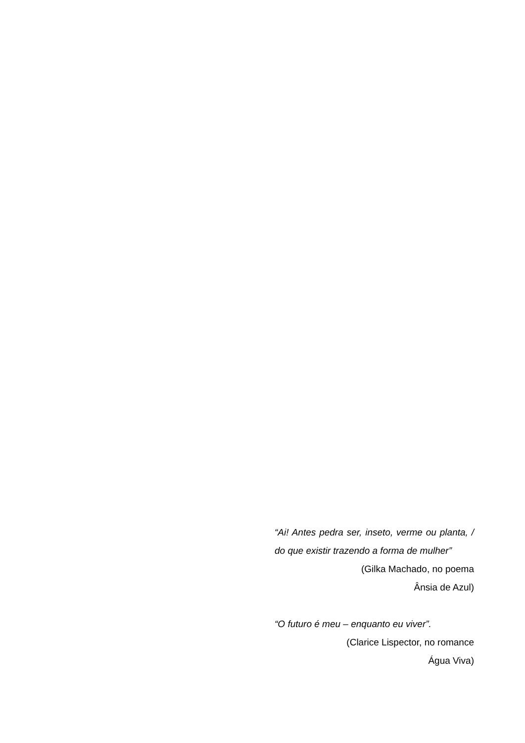“Ai! Antes pedra ser, inseto, verme ou planta, / do que existir trazendo a forma de mulher”
(Gilka Machado, no poema
Ânsia de Azul)
“O futuro é meu – enquanto eu viver”.
(Clarice Lispector, no romance
Água Viva)